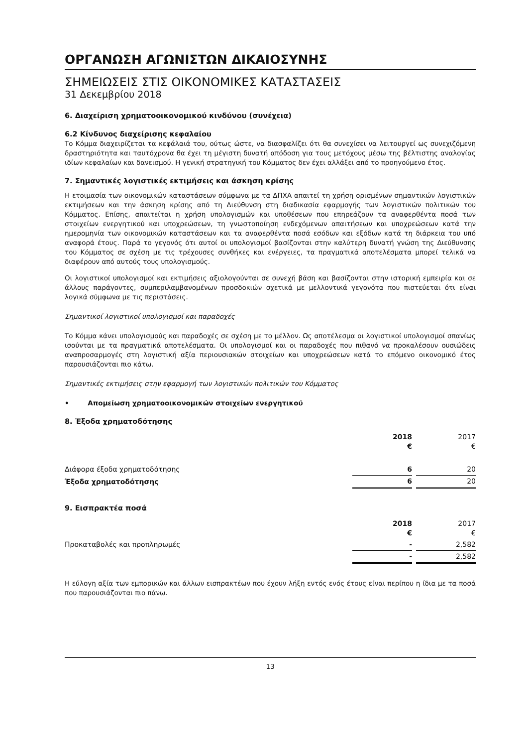ΟΡΓΑΝΩΣΗ ΑΓΩΝΙΣΤΩΝ ΔΙΚΑΙΟΣΥΝΗΣ
ΣΗΜΕΙΩΣΕΙΣ ΣΤΙΣ ΟΙΚΟΝΟΜΙΚΕΣ ΚΑΤΑΣΤΑΣΕΙΣ
31 Δεκεμβρίου 2018
6. Διαχείριση χρηματοοικονομικού κινδύνου (συνέχεια)
6.2 Κίνδυνος διαχείρισης κεφαλαίου
Το Κόμμα διαχειρίζεται τα κεφάλαιά του, ούτως ώστε, να διασφαλίζει ότι θα συνεχίσει να λειτουργεί ως συνεχιζόμενη δραστηριότητα και ταυτόχρονα θα έχει τη μέγιστη δυνατή απόδοση για τους μετόχους μέσω της βέλτιστης αναλογίας ιδίων κεφαλαίων και δανεισμού. Η γενική στρατηγική του Κόμματος δεν έχει αλλάξει από το προηγούμενο έτος.
7. Σημαντικές λογιστικές εκτιμήσεις και άσκηση κρίσης
Η ετοιμασία των οικονομικών καταστάσεων σύμφωνα με τα ΔΠΧΑ απαιτεί τη χρήση ορισμένων σημαντικών λογιστικών εκτιμήσεων και την άσκηση κρίσης από τη Διεύθυνση στη διαδικασία εφαρμογής των λογιστικών πολιτικών του Κόμματος. Επίσης, απαιτείται η χρήση υπολογισμών και υποθέσεων που επηρεάζουν τα αναφερθέντα ποσά των στοιχείων ενεργητικού και υποχρεώσεων, τη γνωστοποίηση ενδεχόμενων απαιτήσεων και υποχρεώσεων κατά την ημερομηνία των οικονομικών καταστάσεων και τα αναφερθέντα ποσά εσόδων και εξόδων κατά τη διάρκεια του υπό αναφορά έτους. Παρά το γεγονός ότι αυτοί οι υπολογισμοί βασίζονται στην καλύτερη δυνατή γνώση της Διεύθυνσης του Κόμματος σε σχέση με τις τρέχουσες συνθήκες και ενέργειες, τα πραγματικά αποτελέσματα μπορεί τελικά να διαφέρουν από αυτούς τους υπολογισμούς.
Οι λογιστικοί υπολογισμοί και εκτιμήσεις αξιολογούνται σε συνεχή βάση και βασίζονται στην ιστορική εμπειρία και σε άλλους παράγοντες, συμπεριλαμβανομένων προσδοκιών σχετικά με μελλοντικά γεγονότα που πιστεύεται ότι είναι λογικά σύμφωνα με τις περιστάσεις.
Σημαντικοί λογιστικοί υπολογισμοί και παραδοχές
Το Κόμμα κάνει υπολογισμούς και παραδοχές σε σχέση με το μέλλον. Ως αποτέλεσμα οι λογιστικοί υπολογισμοί σπανίως ισούνται με τα πραγματικά αποτελέσματα. Οι υπολογισμοί και οι παραδοχές που πιθανό να προκαλέσουν ουσιώδεις αναπροσαρμογές στη λογιστική αξία περιουσιακών στοιχείων και υποχρεώσεων κατά το επόμενο οικονομικό έτος παρουσιάζονται πιο κάτω.
Σημαντικές εκτιμήσεις στην εφαρμογή των λογιστικών πολιτικών του Κόμματος
• Απομείωση χρηματοοικονομικών στοιχείων ενεργητικού
8. Έξοδα χρηματοδότησης
| | 2018 € | | 2017 € |
| Διάφορα έξοδα χρηματοδότησης | 6 | | 20 |
| Έξοδα χρηματοδότησης | 6 | | 20 |
9. Εισπρακτέα ποσά
| | 2018 € | | 2017 € |
| Προκαταβολές και προπληρωμές | - | | 2,582 |
| | - | | 2,582 |
Η εύλογη αξία των εμπορικών και άλλων εισπρακτέων που έχουν λήξη εντός ενός έτους είναι περίπου η ίδια με τα ποσά που παρουσιάζονται πιο πάνω.
13